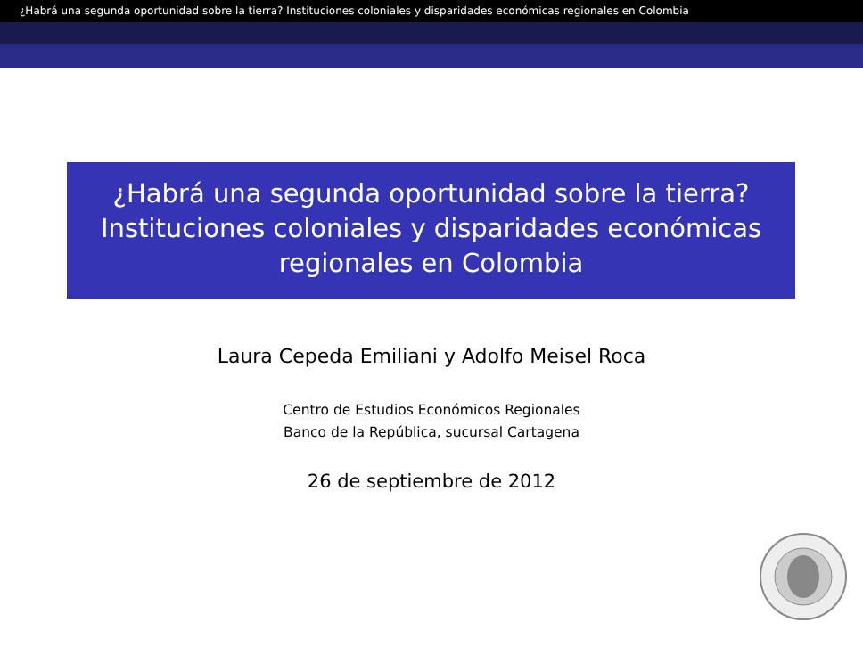¿Habrá una segunda oportunidad sobre la tierra? Instituciones coloniales y disparidades económicas regionales en Colombia
¿Habrá una segunda oportunidad sobre la tierra? Instituciones coloniales y disparidades económicas regionales en Colombia
Laura Cepeda Emiliani y Adolfo Meisel Roca
Centro de Estudios Económicos Regionales
Banco de la República, sucursal Cartagena
26 de septiembre de 2012